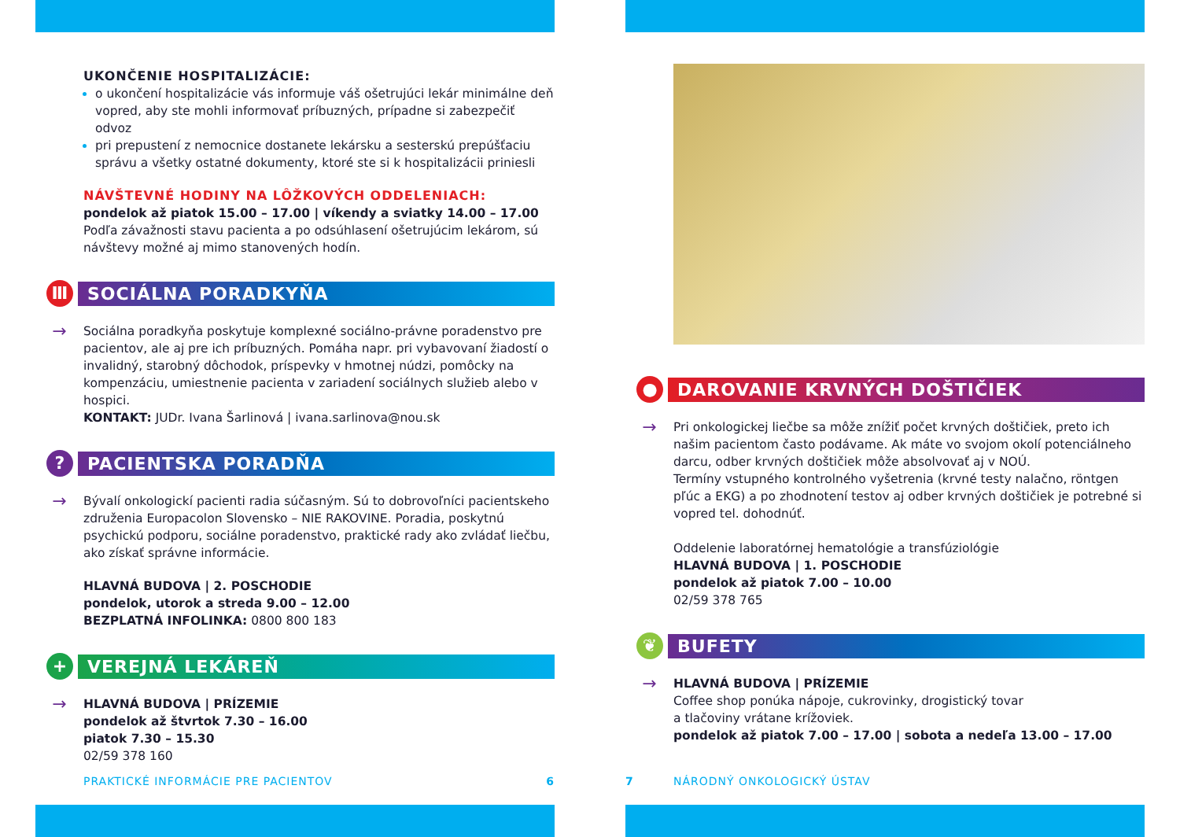UKONČENIE HOSPITALIZÁCIE:
o ukončení hospitalizácie vás informuje váš ošetrujúci lekár minimálne deň vopred, aby ste mohli informovať príbuzných, prípadne si zabezpečiť odvoz
pri prepustení z nemocnice dostanete lekársku a sesterskú prepúšťaciu správu a všetky ostatné dokumenty, ktoré ste si k hospitalizácii priniesli
NÁVŠTEVNÉ HODINY NA LÔŽKOVÝCH ODDELENIACH:
pondelok až piatok 15.00 – 17.00 | víkendy a sviatky 14.00 – 17.00
Podľa závažnosti stavu pacienta a po odsúhlasení ošetrujúcim lekárom, sú návštevy možné aj mimo stanovených hodín.
Ⅲ
SOCIÁLNA PORADKYŇA
→
Sociálna poradkyňa poskytuje komplexné sociálno-právne poradenstvo pre pacientov, ale aj pre ich príbuzných. Pomáha napr. pri vybavovaní žiadostí o invalidný, starobný dôchodok, príspevky v hmotnej núdzi, pomôcky na kompenzáciu, umiestnenie pacienta v zariadení sociálnych služieb alebo v hospici.
KONTAKT: JUDr. Ivana Šarlinová | ivana.sarlinova@nou.sk
?
PACIENTSKA PORADŇA
→
Bývalí onkologickí pacienti radia súčasným. Sú to dobrovoľníci pacientskeho združenia Europacolon Slovensko – NIE RAKOVINE. Poradia, poskytnú psychickú podporu, sociálne poradenstvo, praktické rady ako zvládať liečbu, ako získať správne informácie.
HLAVNÁ BUDOVA | 2. POSCHODIE
pondelok, utorok a streda 9.00 – 12.00
BEZPLATNÁ INFOLINKA: 0800 800 183
+
VEREJNÁ LEKÁREŇ
→
HLAVNÁ BUDOVA | PRÍZEMIE
pondelok až štvrtok 7.30 – 16.00
piatok 7.30 – 15.30
02/59 378 160
PRAKTICKÉ INFORMÁCIE PRE PACIENTOV 6
●
DAROVANIE KRVNÝCH DOŠTIČIEK
→
Pri onkologickej liečbe sa môže znížiť počet krvných doštičiek, preto ich našim pacientom často podávame. Ak máte vo svojom okolí potenciálneho darcu, odber krvných doštičiek môže absolvovať aj v NOÚ.
Termíny vstupného kontrolného vyšetrenia (krvné testy nalačno, röntgen pľúc a EKG) a po zhodnotení testov aj odber krvných doštičiek je potrebné si vopred tel. dohodnúť.
Oddelenie laboratórnej hematológie a transfúziológie
HLAVNÁ BUDOVA | 1. POSCHODIE
pondelok až piatok 7.00 – 10.00
02/59 378 765
❦
BUFETY
→
HLAVNÁ BUDOVA | PRÍZEMIE
Coffee shop ponúka nápoje, cukrovinky, drogistický tovar
a tlačoviny vrátane krížoviek.
pondelok až piatok 7.00 – 17.00 | sobota a nedeľa 13.00 – 17.00
7 NÁRODNÝ ONKOLOGICKÝ ÚSTAV